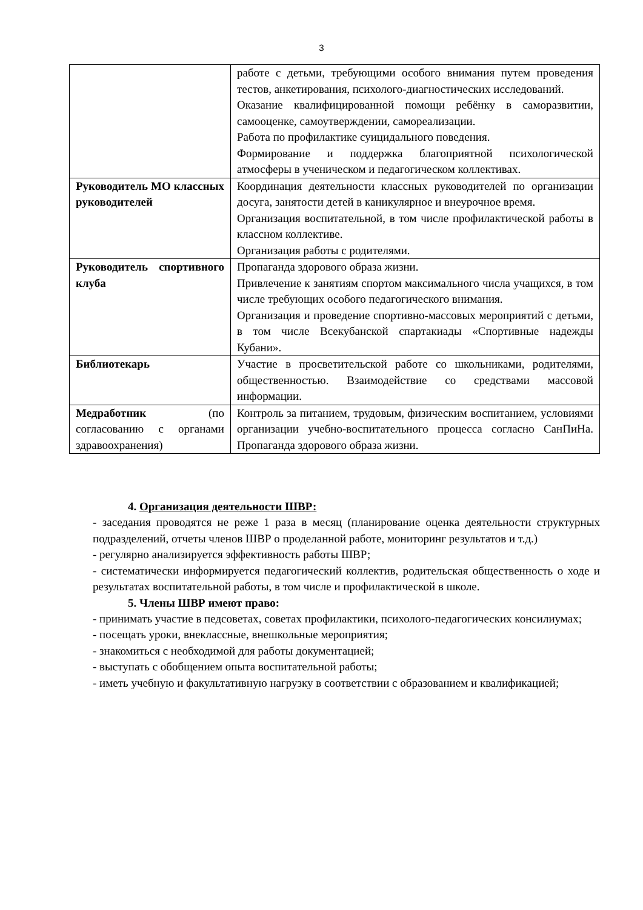3
| | работе с детьми, требующими особого внимания путем проведения тестов, анкетирования, психолого-диагностических исследований. Оказание квалифицированной помощи ребёнку в саморазвитии, самооценке, самоутверждении, самореализации. Работа по профилактике суицидального поведения. Формирование и поддержка благоприятной психологической атмосферы в ученическом и педагогическом коллективах. |
| Руководитель МО классных руководителей | Координация деятельности классных руководителей по организации досуга, занятости детей в каникулярное и внеурочное время. Организация воспитательной, в том числе профилактической работы в классном коллективе. Организация работы с родителями. |
| Руководитель спортивного клуба | Пропаганда здорового образа жизни. Привлечение к занятиям спортом максимального числа учащихся, в том числе требующих особого педагогического внимания. Организация и проведение спортивно-массовых мероприятий с детьми, в том числе Всекубанской спартакиады «Спортивные надежды Кубани». |
| Библиотекарь | Участие в просветительской работе со школьниками, родителями, общественностью. Взаимодействие со средствами массовой информации. |
| Медработник (по согласованию с органами здравоохранения) | Контроль за питанием, трудовым, физическим воспитанием, условиями организации учебно-воспитательного процесса согласно СанПиНа. Пропаганда здорового образа жизни. |
4. Организация деятельности ШВР:
- заседания проводятся не реже 1 раза в месяц (планирование оценка деятельности структурных подразделений, отчеты членов ШВР о проделанной работе, мониторинг результатов и т.д.)
- регулярно анализируется эффективность работы ШВР;
- систематически информируется педагогический коллектив, родительская общественность о ходе и результатах воспитательной работы, в том числе и профилактической в школе.
5. Члены ШВР имеют право:
- принимать участие в педсоветах, советах профилактики, психолого-педагогических консилиумах;
- посещать уроки, внеклассные, внешкольные мероприятия;
- знакомиться с необходимой для работы документацией;
- выступать с обобщением опыта воспитательной работы;
- иметь учебную и факультативную нагрузку в соответствии с образованием и квалификацией;